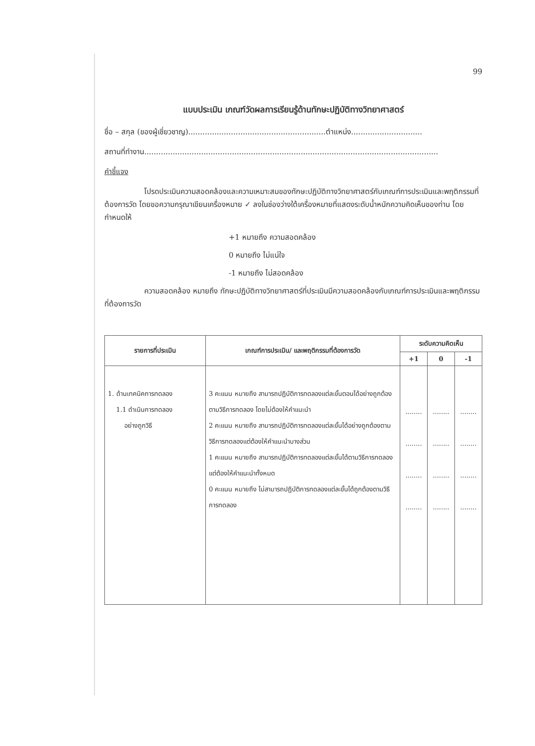99
แบบประเมิน เกณฑ์วัดผลการเรียนรู้ด้านทักษะปฏิบัติทางวิทยาศาสตร์
ชื่อ – สกุล (ของผู้เชี่ยวชาญ)..........................................................ตำแหน่ง..............................
สถานที่ทำงาน............................................................................................................................
คำชี้แจง
โปรดประเมินความสอดคล้องและความเหมาะสมของทักษะปฏิบัติทางวิทยาศาสตร์กับเกณฑ์การประเมินและพฤติกรรมที่ต้องการวัด โดยขอความกรุณาเขียนเครื่องหมาย ✓ ลงในช่องว่างใต้เครื่องหมายที่แสดงระดับน้ำหนักความคิดเห็นของท่าน โดยกำหนดให้
+1 หมายถึง ความสอดคล้อง
0 หมายถึง ไม่แน่ใจ
-1 หมายถึง ไม่สอดคล้อง
ความสอดคล้อง หมายถึง ทักษะปฏิบัติทางวิทยาศาสตร์ที่ประเมินมีความสอดคล้องกับเกณฑ์การประเมินและพฤติกรรมที่ต้องการวัด
| รายการที่ประเมิน | เกณฑ์การประเมิน/ และพฤติกรรมที่ต้องการวัด | ระดับความคิดเห็น | | |
| --- | --- | --- | --- | --- |
| | | +1 | 0 | -1 |
| 1. ด้านเทคนิคการทดลอง 1.1 ดำเนินการทดลอง อย่างถูกวิธี | 3 คะแนน หมายถึง สามารถปฏิบัติการทดลองแต่ละขั้นตอนได้อย่างถูกต้องตามวิธีการทดลอง โดยไม่ต้องให้คำแนะนำ 2 คะแนน หมายถึง สามารถปฏิบัติการทดลองแต่ละขั้นได้อย่างถูกต้องตามวิธีการทดลองแต่ต้องให้คำแนะนำบางส่วน 1 คะแนน หมายถึง สามารถปฏิบัติการทดลองแต่ละขั้นได้ตามวิธีการทดลอง แต่ต้องให้คำแนะนำทั้งหมด 0 คะแนน หมายถึง ไม่สามารถปฏิบัติการทดลองแต่ละขั้นได้ถูกต้องตามวิธีการทดลอง | ........ ........ ........ ........ | ........ ........ ........ ........ | ........ ........ ........ ........ |